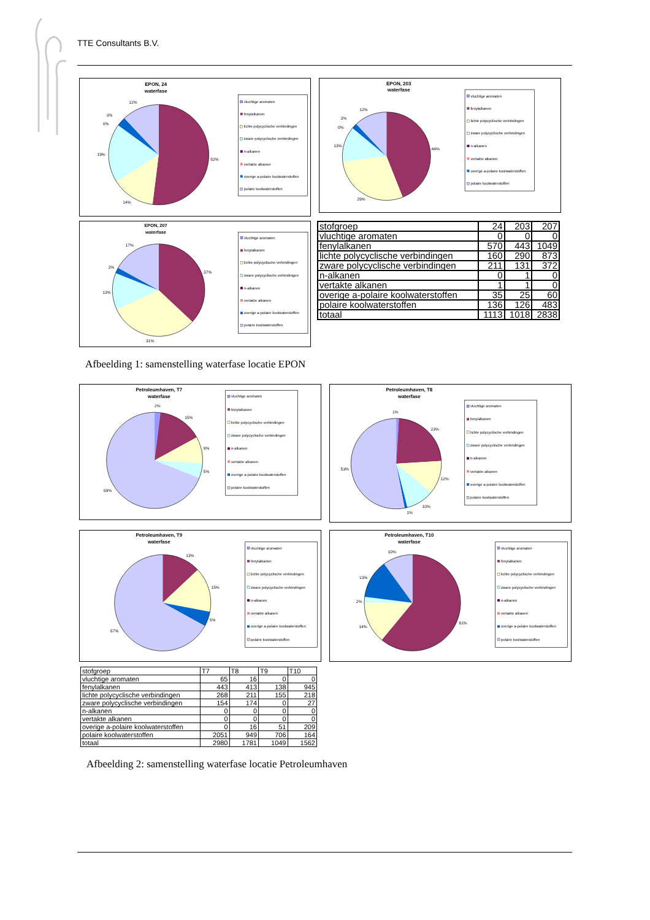TTE Consultants B.V.
EPON, 24
waterfase
12%
3%
0%
19%
52%
14%
vluchtige aromaten
fenylalkanen
lichte polycyclische verbindingen
zware polycyclische verbindingen
n-alkanen
vertakte alkanen
overige a-polaire koolwaterstoffen
polaire koolwaterstoffen
EPON, 203
waterfase
12%
2%
0%
13%
44%
29%
vluchtige aromaten
fenylalkanen
lichte polycyclische verbindingen
zware polycyclische verbindingen
n-alkanen
vertakte alkanen
overige a-polaire koolwaterstoffen
polaire koolwaterstoffen
EPON, 207
waterfase
17%
2%
13%
37%
31%
vluchtige aromaten
fenylalkanen
lichte polycyclische verbindingen
zware polycyclische verbindingen
n-alkanen
vertakte alkanen
overige a-polaire koolwaterstoffen
polaire koolwaterstoffen
| stofgroep | 24 | 203 | 207 |
| vluchtige aromaten | 0 | 0 | 0 |
| fenylalkanen | 570 | 443 | 1049 |
| lichte polycyclische verbindingen | 160 | 290 | 873 |
| zware polycyclische verbindingen | 211 | 131 | 372 |
| n-alkanen | 0 | 1 | 0 |
| vertakte alkanen | 1 | 1 | 0 |
| overige a-polaire koolwaterstoffen | 35 | 25 | 60 |
| polaire koolwaterstoffen | 136 | 126 | 483 |
| totaal | 1113 | 1018 | 2838 |
Afbeelding 1: samenstelling waterfase locatie EPON
Petroleumhaven, T7
waterfase
2%
15%
9%
5%
69%
vluchtige aromaten
fenylalkanen
lichte polycyclische verbindingen
zware polycyclische verbindingen
n-alkanen
vertakte alkanen
overige a-polaire koolwaterstoffen
polaire koolwaterstoffen
Petroleumhaven, T8
waterfase
1%
23%
53%
12%
10%
1%
vluchtige aromaten
fenylalkanen
lichte polycyclische verbindingen
zware polycyclische verbindingen
n-alkanen
vertakte alkanen
overige a-polaire koolwaterstoffen
polaire koolwaterstoffen
Petroleumhaven, T9
waterfase
13%
15%
5%
67%
vluchtige aromaten
fenylalkanen
lichte polycyclische verbindingen
zware polycyclische verbindingen
n-alkanen
vertakte alkanen
overige a-polaire koolwaterstoffen
polaire koolwaterstoffen
Petroleumhaven, T10
waterfase
10%
13%
2%
14%
61%
vluchtige aromaten
fenylalkanen
lichte polycyclische verbindingen
zware polycyclische verbindingen
n-alkanen
vertakte alkanen
overige a-polaire koolwaterstoffen
polaire koolwaterstoffen
| stofgroep | T7 | T8 | T9 | T10 |
| vluchtige aromaten | 65 | 16 | 0 | 0 |
| fenylalkanen | 443 | 413 | 138 | 945 |
| lichte polycyclische verbindingen | 268 | 211 | 155 | 218 |
| zware polycyclische verbindingen | 154 | 174 | 0 | 27 |
| n-alkanen | 0 | 0 | 0 | 0 |
| vertakte alkanen | 0 | 0 | 0 | 0 |
| overige a-polaire koolwaterstoffen | 0 | 16 | 51 | 209 |
| polaire koolwaterstoffen | 2051 | 949 | 706 | 164 |
| totaal | 2980 | 1781 | 1049 | 1562 |
Afbeelding 2: samenstelling waterfase locatie Petroleumhaven